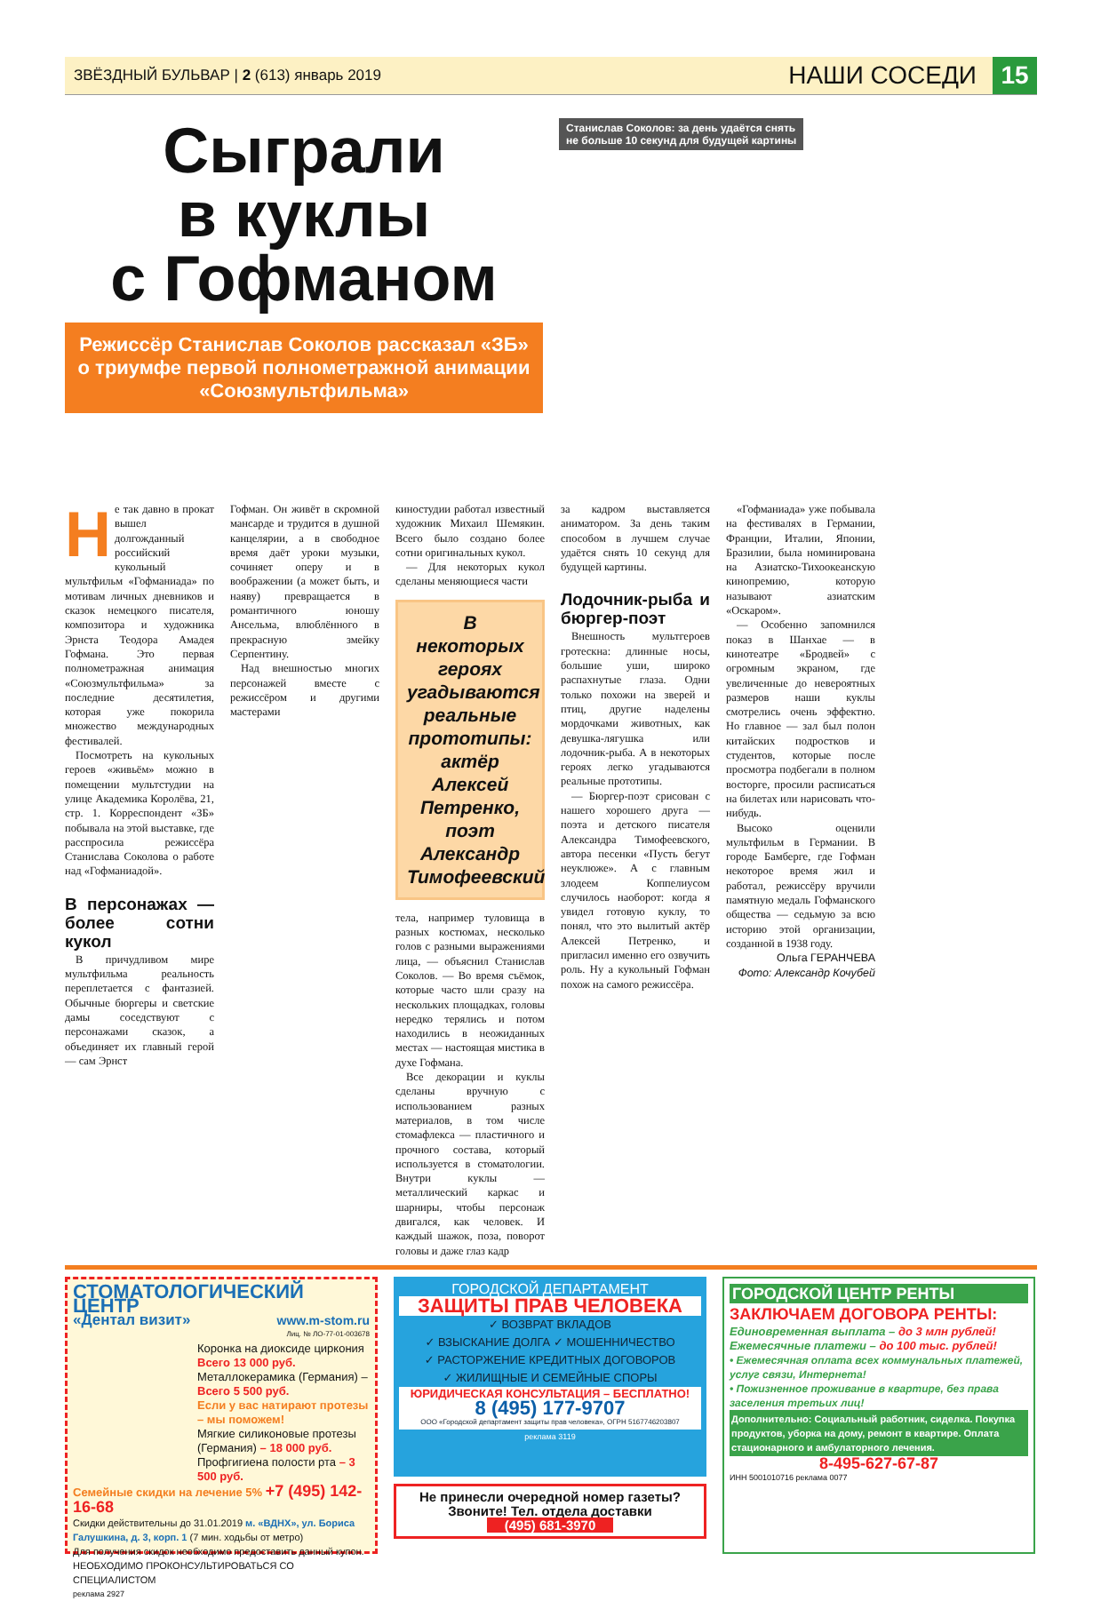ЗВЁЗДНЫЙ БУЛЬВАР | 2 (613) январь 2019
НАШИ СОСЕДИ 15
Сыграли
в куклы
с Гофманом
Режиссёр Станислав Соколов рассказал «ЗБ» о триумфе первой полнометражной анимации «Союзмультфильма»
Станислав Соколов: за день удаётся снять
не больше 10 секунд для будущей картины
Не так давно в прокат вышел долгожданный российский кукольный мультфильм «Гофманиада» по мотивам личных дневников и сказок немецкого писателя, композитора и художника Эрнста Теодора Амадея Гофмана. Это первая полнометражная анимация «Союзмультфильма» за последние десятилетия, которая уже покорила множество международных фестивалей.
Посмотреть на кукольных героев «живьём» можно в помещении мультстудии на улице Академика Королёва, 21, стр. 1. Корреспондент «ЗБ» побывала на этой выставке, где расспросила режиссёра Станислава Соколова о работе над «Гофманиадой».
В персонажах — более сотни кукол
В причудливом мире мультфильма реальность переплетается с фантазией. Обычные бюргеры и светские дамы соседствуют с персонажами сказок, а объединяет их главный герой — сам Эрнст
Гофман. Он живёт в скромной мансарде и трудится в душной канцелярии, а в свободное время даёт уроки музыки, сочиняет оперу и в воображении (а может быть, и наяву) превращается в романтичного юношу Ансельма, влюблённого в прекрасную змейку Серпентину.
Над внешностью многих персонажей вместе с режиссёром и другими мастерами
киностудии работал известный художник Михаил Шемякин. Всего было создано более сотни оригинальных кукол.
— Для некоторых кукол сделаны меняющиеся части
В некоторых героях угадываются реальные прототипы: актёр Алексей Петренко, поэт Александр Тимофеевский
тела, например туловища в разных костюмах, несколько голов с разными выражениями лица, — объяснил Станислав Соколов. — Во время съёмок, которые часто шли сразу на нескольких площадках, головы нередко терялись и потом находились в неожиданных местах — настоящая мистика в духе Гофмана.
Все декорации и куклы сделаны вручную с использованием разных материалов, в том числе стомафлекса — пластичного и прочного состава, который используется в стоматологии. Внутри куклы — металлический каркас и шарниры, чтобы персонаж двигался, как человек. И каждый шажок, поза, поворот головы и даже глаз кадр
за кадром выставляется аниматором. За день таким способом в лучшем случае удаётся снять 10 секунд для будущей картины.
Лодочник-рыба и бюргер-поэт
Внешность мультгероев гротескна: длинные носы, большие уши, широко распахнутые глаза. Одни только похожи на зверей и птиц, другие наделены мордочками животных, как девушка-лягушка или лодочник-рыба. А в некоторых героях легко угадываются реальные прототипы.
— Бюргер-поэт срисован с нашего хорошего друга — поэта и детского писателя Александра Тимофеевского, автора песенки «Пусть бегут неуклюже». А с главным злодеем Коппелиусом случилось наоборот: когда я увидел готовую куклу, то понял, что это вылитый актёр Алексей Петренко, и пригласил именно его озвучить роль. Ну а кукольный Гофман похож на самого режиссёра.
«Гофманиада» уже побывала на фестивалях в Германии, Франции, Италии, Японии, Бразилии, была номинирована на Азиатско-Тихоокеанскую кинопремию, которую называют азиатским «Оскаром».
— Особенно запомнился показ в Шанхае — в кинотеатре «Бродвей» с огромным экраном, где увеличенные до невероятных размеров наши куклы смотрелись очень эффектно. Но главное — зал был полон китайских подростков и студентов, которые после просмотра подбегали в полном восторге, просили расписаться на билетах или нарисовать что-нибудь.
Высоко оценили мультфильм в Германии. В городе Бамберге, где Гофман некоторое время жил и работал, режиссёру вручили памятную медаль Гофманского общества — седьмую за всю историю этой организации, созданной в 1938 году.
Ольга ГЕРАНЧЕВА
Фото: Александр Кочубей
СТОМАТОЛОГИЧЕСКИЙ ЦЕНТР
«Дентал визит» www.m-stom.ru
Лиц. № ЛО-77-01-003678
Коронка на диоксиде циркония Всего 13 000 руб.
Металлокерамика (Германия) – Всего 5 500 руб.
Если у вас натирают протезы – мы поможем!
Мягкие силиконовые протезы (Германия) – 18 000 руб.
Профгигиена полости рта – 3 500 руб.
Семейные скидки на лечение 5% +7 (495) 142-16-68
Скидки действительны до 31.01.2019 м. «ВДНХ», ул. Бориса Галушкина, д. 3, корп. 1 (7 мин. ходьбы от метро)
Для получения скидок необходимо предоставить данный купон.
НЕОБХОДИМО ПРОКОНСУЛЬТИРОВАТЬСЯ СО СПЕЦИАЛИСТОМ
реклама 2927
ГОРОДСКОЙ ДЕПАРТАМЕНТ
ЗАЩИТЫ ПРАВ ЧЕЛОВЕКА
✓ ВОЗВРАТ ВКЛАДОВ
✓ ВЗЫСКАНИЕ ДОЛГА ✓ МОШЕННИЧЕСТВО
✓ РАСТОРЖЕНИЕ КРЕДИТНЫХ ДОГОВОРОВ
✓ ЖИЛИЩНЫЕ И СЕМЕЙНЫЕ СПОРЫ
ЮРИДИЧЕСКАЯ КОНСУЛЬТАЦИЯ – БЕСПЛАТНО!
8 (495) 177-9707
ООО «Городской департамент защиты прав человека», ОГРН 5167746203807
реклама 3119
Не принесли очередной номер газеты?
Звоните! Тел. отдела доставки
(495) 681-3970
ГОРОДСКОЙ ЦЕНТР РЕНТЫ
ЗАКЛЮЧАЕМ ДОГОВОРА РЕНТЫ:
Единовременная выплата – до 3 млн рублей!
Ежемесячные платежи – до 100 тыс. рублей!
• Ежемесячная оплата всех коммунальных платежей, услуг связи, Интернета!
• Пожизненное проживание в квартире, без права заселения третьих лиц!
Дополнительно: Социальный работник, сиделка. Покупка продуктов, уборка на дому, ремонт в квартире. Оплата стационарного и амбулаторного лечения.
8-495-627-67-87
ИНН 5001010716 реклама 0077